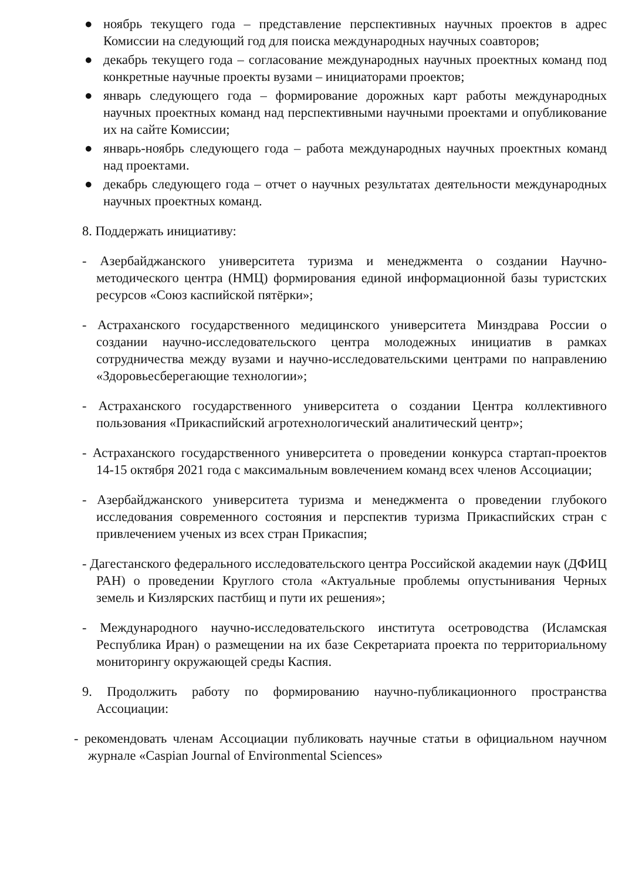● ноябрь текущего года – представление перспективных научных проектов в адрес Комиссии на следующий год для поиска международных научных соавторов;
● декабрь текущего года – согласование международных научных проектных команд под конкретные научные проекты вузами – инициаторами проектов;
● январь следующего года – формирование дорожных карт работы международных научных проектных команд над перспективными научными проектами и опубликование их на сайте Комиссии;
● январь-ноябрь следующего года – работа международных научных проектных команд над проектами.
● декабрь следующего года – отчет о научных результатах деятельности международных научных проектных команд.
8. Поддержать инициативу:
- Азербайджанского университета туризма и менеджмента о создании Научно-методического центра (НМЦ) формирования единой информационной базы туристских ресурсов «Союз каспийской пятёрки»;
- Астраханского государственного медицинского университета Минздрава России о создании научно-исследовательского центра молодежных инициатив в рамках сотрудничества между вузами и научно-исследовательскими центрами по направлению «Здоровьесберегающие технологии»;
- Астраханского государственного университета о создании Центра коллективного пользования «Прикаспийский агротехнологический аналитический центр»;
- Астраханского государственного университета о проведении конкурса стартап-проектов 14-15 октября 2021 года с максимальным вовлечением команд всех членов Ассоциации;
- Азербайджанского университета туризма и менеджмента о проведении глубокого исследования современного состояния и перспектив туризма Прикаспийских стран с привлечением ученых из всех стран Прикаспия;
- Дагестанского федерального исследовательского центра Российской академии наук (ДФИЦ РАН) о проведении Круглого стола «Актуальные проблемы опустынивания Черных земель и Кизлярских пастбищ и пути их решения»;
- Международного научно-исследовательского института осетроводства (Исламская Республика Иран) о размещении на их базе Секретариата проекта по территориальному мониторингу окружающей среды Каспия.
9. Продолжить работу по формированию научно-публикационного пространства Ассоциации:
- рекомендовать членам Ассоциации публиковать научные статьи в официальном научном журнале «Caspian Journal of Environmental Sciences»